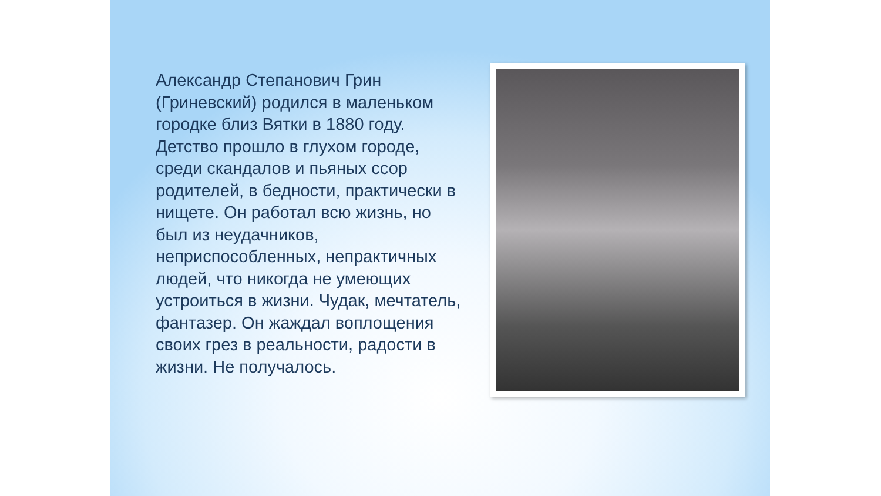Александр Степанович Грин (Гриневский) родился в маленьком городке близ Вятки в 1880 году. Детство прошло в глухом городе, среди скандалов и пьяных ссор родителей, в бедности, практически в нищете. Он работал всю жизнь, но был из неудачников, неприспособленных, непрактичных людей, что никогда не умеющих устроиться в жизни. Чудак, мечтатель, фантазер. Он жаждал воплощения своих грез в реальности, радости в жизни. Не получалось.